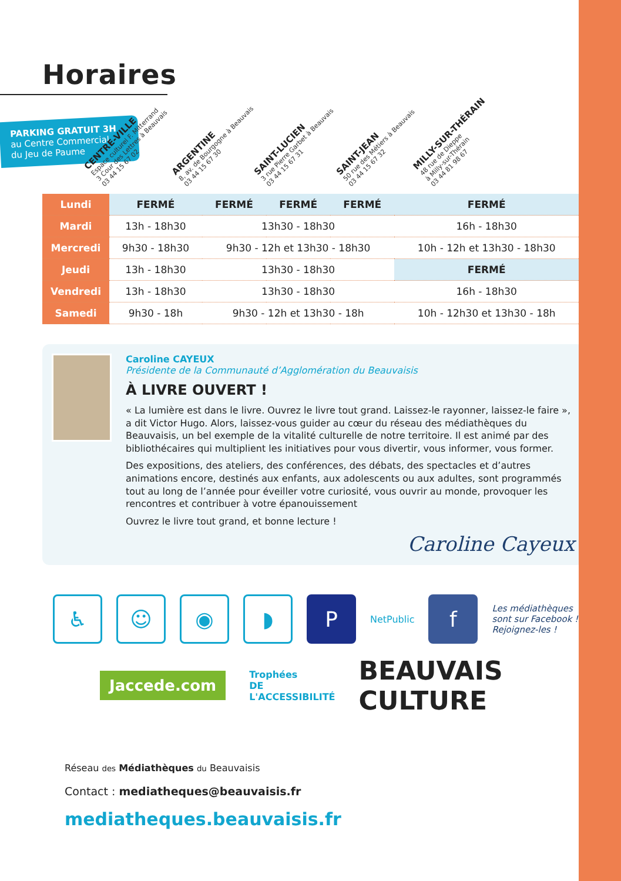Horaires
PARKING GRATUIT 3H
au Centre Commercial
du Jeu de Paume
CENTRE-VILLE
Espace culturel F. Mitterrand
3 Cour des Lettres à Beauvais
03 44 15 67 02
ARGENTINE
8, av. de Bourgogne à Beauvais
03 44 15 67 30
SAINT-LUCIEN
3 rue Pierre Garbet à Beauvais
03 44 15 67 31
SAINT-JEAN
50 rue des Métiers à Beauvais
03 44 15 67 32
MILLY-SUR-THÉRAIN
48 rue de Dieppe
à Milly-sur-Thérain
03 44 81 98 67
| Lundi | FERMÉ | FERMÉ | FERMÉ | FERMÉ | FERMÉ |
| Mardi | 13h - 18h30 | 13h30 - 18h30 | | | 16h - 18h30 |
| Mercredi | 9h30 - 18h30 | 9h30 - 12h et 13h30 - 18h30 | | | 10h - 12h et 13h30 - 18h30 |
| Jeudi | 13h - 18h30 | 13h30 - 18h30 | | | FERMÉ |
| Vendredi | 13h - 18h30 | 13h30 - 18h30 | | | 16h - 18h30 |
| Samedi | 9h30 - 18h | 9h30 - 12h et 13h30 - 18h | | | 10h - 12h30 et 13h30 - 18h |
Caroline CAYEUX
Présidente de la Communauté d’Agglomération du Beauvaisis
À LIVRE OUVERT !
« La lumière est dans le livre. Ouvrez le livre tout grand. Laissez-le rayonner, laissez-le faire », a dit Victor Hugo. Alors, laissez-vous guider au cœur du réseau des médiathèques du Beauvaisis, un bel exemple de la vitalité culturelle de notre territoire. Il est animé par des bibliothécaires qui multiplient les initiatives pour vous divertir, vous informer, vous former.
Des expositions, des ateliers, des conférences, des débats, des spectacles et d’autres animations encore, destinés aux enfants, aux adolescents ou aux adultes, sont programmés tout au long de l’année pour éveiller votre curiosité, vous ouvrir au monde, provoquer les rencontres et contribuer à votre épanouissement
Ouvrez le livre tout grand, et bonne lecture !
Caroline Cayeux
♿ ☺ ◉ ◗ P
NetPublic
f
Les médiathèques
sont sur Facebook !
Rejoignez-les !
Jaccede.com
Trophées
DE L'ACCESSIBILITÉ
BEAUVAIS CULTURE
Réseau des Médiathèques du Beauvaisis
Contact : mediatheques@beauvaisis.fr
mediatheques.beauvaisis.fr